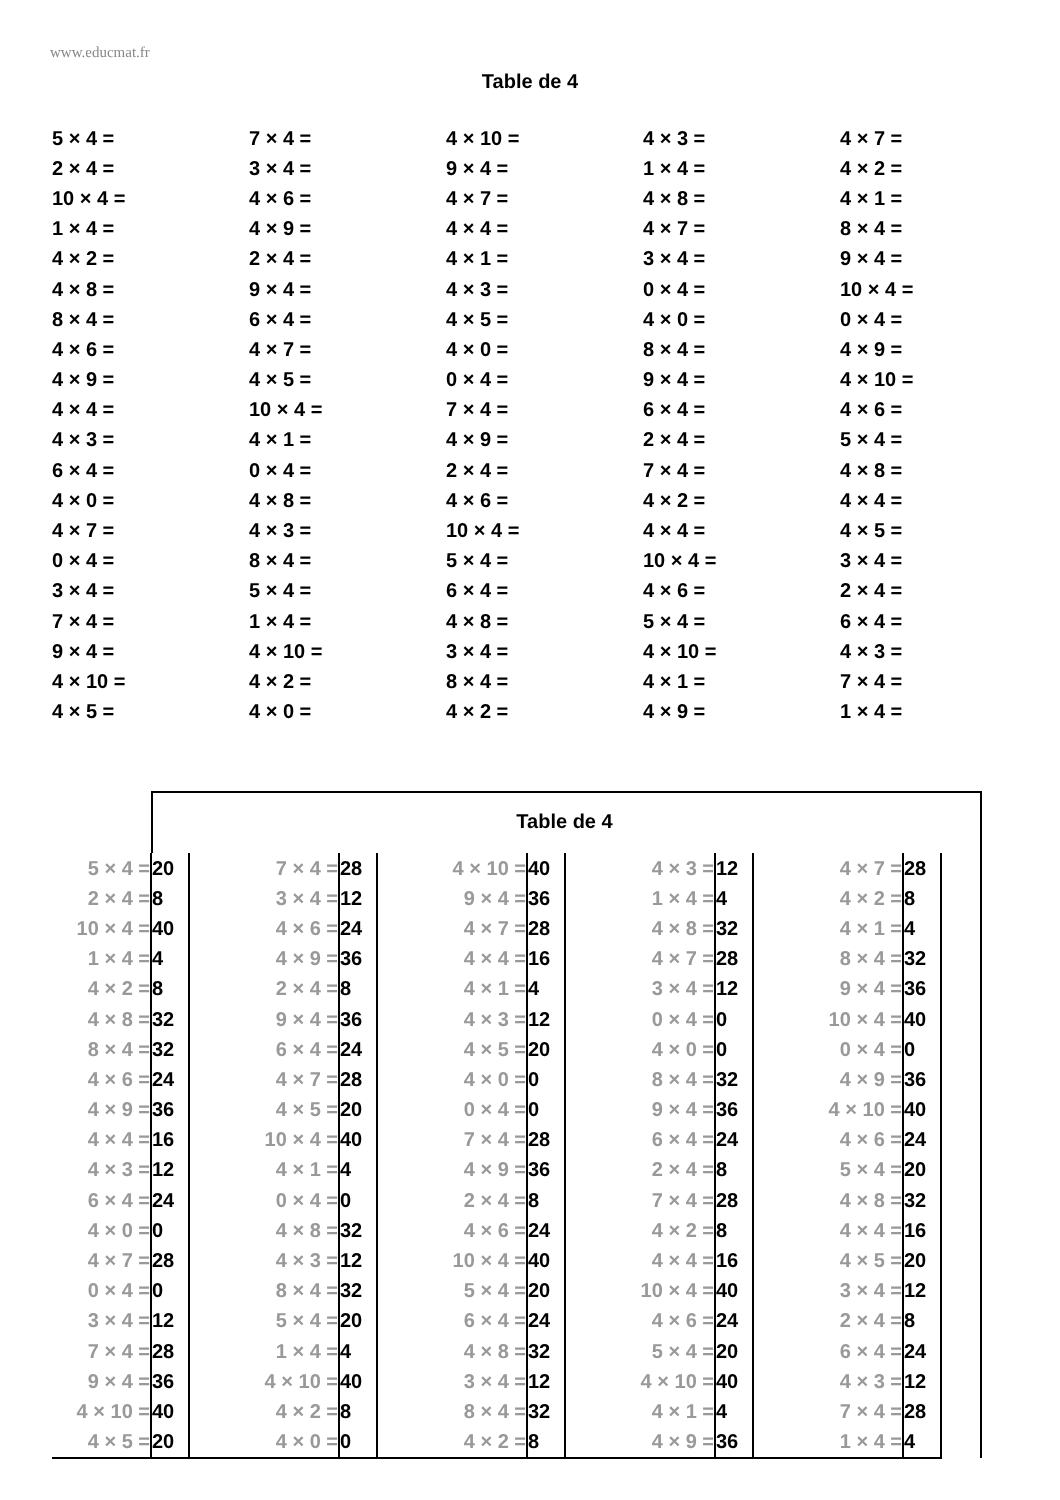www.educmat.fr
Table de 4
| 5 × 4 = | 7 × 4 = | 4 × 10 = | 4 × 3 = | 4 × 7 = |
| 2 × 4 = | 3 × 4 = | 9 × 4 = | 1 × 4 = | 4 × 2 = |
| 10 × 4 = | 4 × 6 = | 4 × 7 = | 4 × 8 = | 4 × 1 = |
| 1 × 4 = | 4 × 9 = | 4 × 4 = | 4 × 7 = | 8 × 4 = |
| 4 × 2 = | 2 × 4 = | 4 × 1 = | 3 × 4 = | 9 × 4 = |
| 4 × 8 = | 9 × 4 = | 4 × 3 = | 0 × 4 = | 10 × 4 = |
| 8 × 4 = | 6 × 4 = | 4 × 5 = | 4 × 0 = | 0 × 4 = |
| 4 × 6 = | 4 × 7 = | 4 × 0 = | 8 × 4 = | 4 × 9 = |
| 4 × 9 = | 4 × 5 = | 0 × 4 = | 9 × 4 = | 4 × 10 = |
| 4 × 4 = | 10 × 4 = | 7 × 4 = | 6 × 4 = | 4 × 6 = |
| 4 × 3 = | 4 × 1 = | 4 × 9 = | 2 × 4 = | 5 × 4 = |
| 6 × 4 = | 0 × 4 = | 2 × 4 = | 7 × 4 = | 4 × 8 = |
| 4 × 0 = | 4 × 8 = | 4 × 6 = | 4 × 2 = | 4 × 4 = |
| 4 × 7 = | 4 × 3 = | 10 × 4 = | 4 × 4 = | 4 × 5 = |
| 0 × 4 = | 8 × 4 = | 5 × 4 = | 10 × 4 = | 3 × 4 = |
| 3 × 4 = | 5 × 4 = | 6 × 4 = | 4 × 6 = | 2 × 4 = |
| 7 × 4 = | 1 × 4 = | 4 × 8 = | 5 × 4 = | 6 × 4 = |
| 9 × 4 = | 4 × 10 = | 3 × 4 = | 4 × 10 = | 4 × 3 = |
| 4 × 10 = | 4 × 2 = | 8 × 4 = | 4 × 1 = | 7 × 4 = |
| 4 × 5 = | 4 × 0 = | 4 × 2 = | 4 × 9 = | 1 × 4 = |
Table de 4
| 5 × 4 = | 20 | | 7 × 4 = | 28 | | 4 × 10 = | 40 | | 4 × 3 = | 12 | | 4 × 7 = | 28 |
| 2 × 4 = | 8 | | 3 × 4 = | 12 | | 9 × 4 = | 36 | | 1 × 4 = | 4 | | 4 × 2 = | 8 |
| 10 × 4 = | 40 | | 4 × 6 = | 24 | | 4 × 7 = | 28 | | 4 × 8 = | 32 | | 4 × 1 = | 4 |
| 1 × 4 = | 4 | | 4 × 9 = | 36 | | 4 × 4 = | 16 | | 4 × 7 = | 28 | | 8 × 4 = | 32 |
| 4 × 2 = | 8 | | 2 × 4 = | 8 | | 4 × 1 = | 4 | | 3 × 4 = | 12 | | 9 × 4 = | 36 |
| 4 × 8 = | 32 | | 9 × 4 = | 36 | | 4 × 3 = | 12 | | 0 × 4 = | 0 | | 10 × 4 = | 40 |
| 8 × 4 = | 32 | | 6 × 4 = | 24 | | 4 × 5 = | 20 | | 4 × 0 = | 0 | | 0 × 4 = | 0 |
| 4 × 6 = | 24 | | 4 × 7 = | 28 | | 4 × 0 = | 0 | | 8 × 4 = | 32 | | 4 × 9 = | 36 |
| 4 × 9 = | 36 | | 4 × 5 = | 20 | | 0 × 4 = | 0 | | 9 × 4 = | 36 | | 4 × 10 = | 40 |
| 4 × 4 = | 16 | | 10 × 4 = | 40 | | 7 × 4 = | 28 | | 6 × 4 = | 24 | | 4 × 6 = | 24 |
| 4 × 3 = | 12 | | 4 × 1 = | 4 | | 4 × 9 = | 36 | | 2 × 4 = | 8 | | 5 × 4 = | 20 |
| 6 × 4 = | 24 | | 0 × 4 = | 0 | | 2 × 4 = | 8 | | 7 × 4 = | 28 | | 4 × 8 = | 32 |
| 4 × 0 = | 0 | | 4 × 8 = | 32 | | 4 × 6 = | 24 | | 4 × 2 = | 8 | | 4 × 4 = | 16 |
| 4 × 7 = | 28 | | 4 × 3 = | 12 | | 10 × 4 = | 40 | | 4 × 4 = | 16 | | 4 × 5 = | 20 |
| 0 × 4 = | 0 | | 8 × 4 = | 32 | | 5 × 4 = | 20 | | 10 × 4 = | 40 | | 3 × 4 = | 12 |
| 3 × 4 = | 12 | | 5 × 4 = | 20 | | 6 × 4 = | 24 | | 4 × 6 = | 24 | | 2 × 4 = | 8 |
| 7 × 4 = | 28 | | 1 × 4 = | 4 | | 4 × 8 = | 32 | | 5 × 4 = | 20 | | 6 × 4 = | 24 |
| 9 × 4 = | 36 | | 4 × 10 = | 40 | | 3 × 4 = | 12 | | 4 × 10 = | 40 | | 4 × 3 = | 12 |
| 4 × 10 = | 40 | | 4 × 2 = | 8 | | 8 × 4 = | 32 | | 4 × 1 = | 4 | | 7 × 4 = | 28 |
| 4 × 5 = | 20 | | 4 × 0 = | 0 | | 4 × 2 = | 8 | | 4 × 9 = | 36 | | 1 × 4 = | 4 |